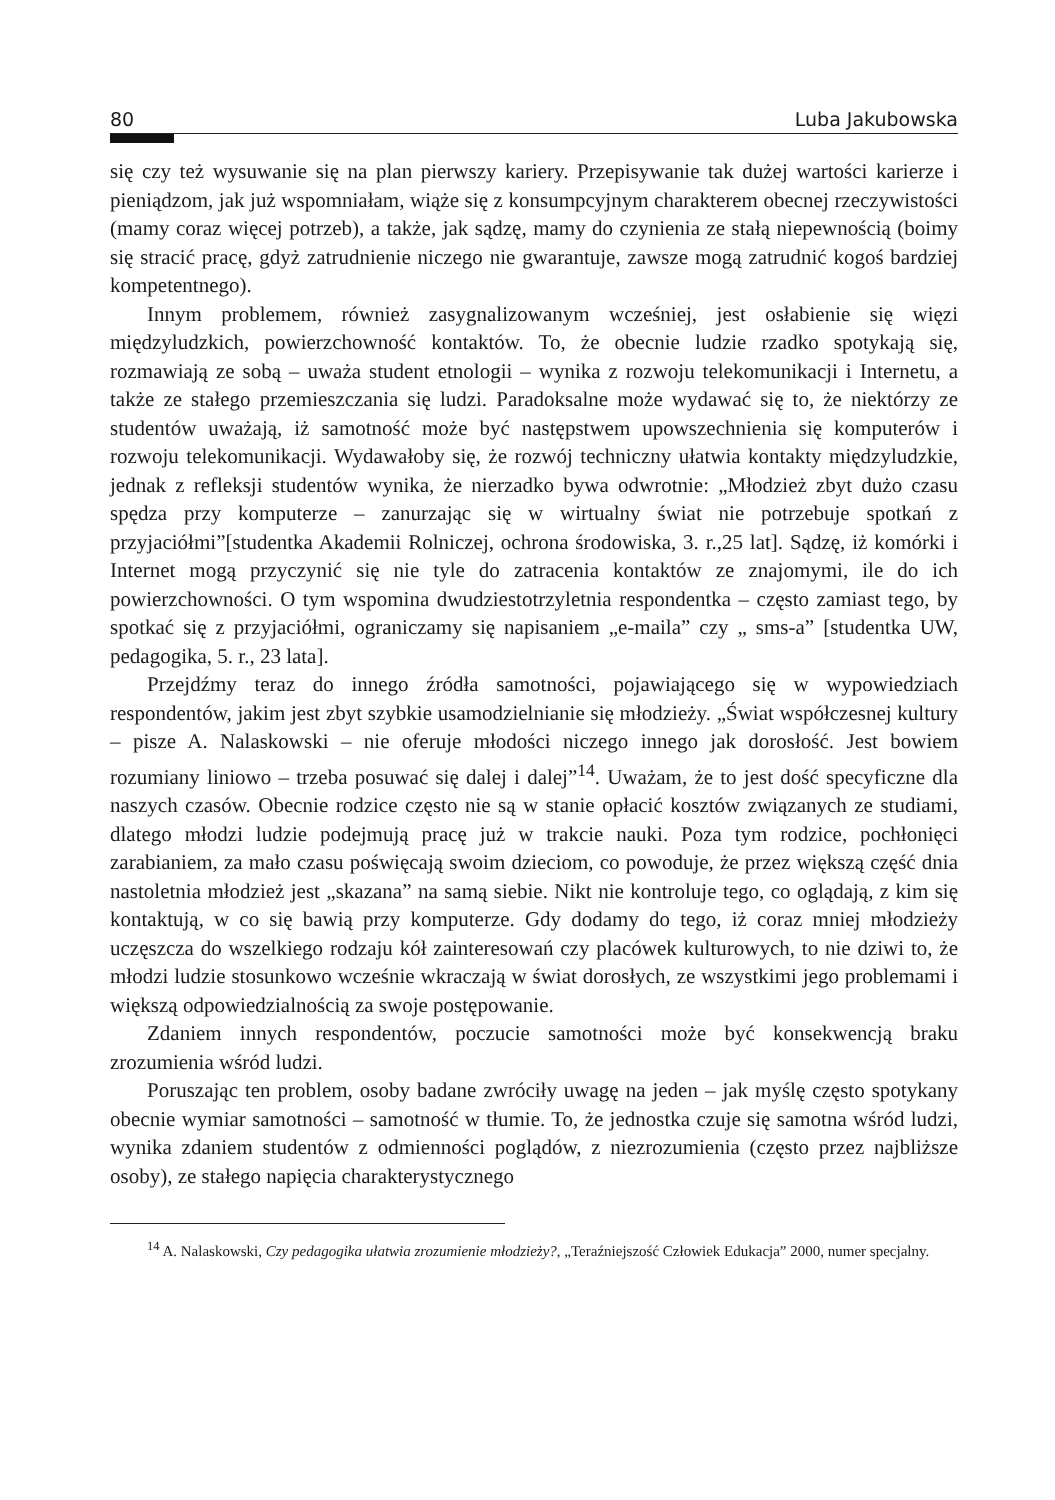80 Luba Jakubowska
się czy też wysuwanie się na plan pierwszy kariery. Przepisywanie tak dużej wartości karierze i pieniądzom, jak już wspomniałam, wiąże się z konsumpcyjnym charakterem obecnej rzeczywistości (mamy coraz więcej potrzeb), a także, jak sądzę, mamy do czynienia ze stałą niepewnością (boimy się stracić pracę, gdyż zatrudnienie niczego nie gwarantuje, zawsze mogą zatrudnić kogoś bardziej kompetentnego).
Innym problemem, również zasygnalizowanym wcześniej, jest osłabienie się więzi międzyludzkich, powierzchowność kontaktów. To, że obecnie ludzie rzadko spotykają się, rozmawiają ze sobą – uważa student etnologii – wynika z rozwoju telekomunikacji i Internetu, a także ze stałego przemieszczania się ludzi. Paradoksalne może wydawać się to, że niektórzy ze studentów uważają, iż samotność może być następstwem upowszechnienia się komputerów i rozwoju telekomunikacji. Wydawałoby się, że rozwój techniczny ułatwia kontakty międzyludzkie, jednak z refleksji studentów wynika, że nierzadko bywa odwrotnie: „Młodzież zbyt dużo czasu spędza przy komputerze – zanurzając się w wirtualny świat nie potrzebuje spotkań z przyjaciółmi”[studentka Akademii Rolniczej, ochrona środowiska, 3. r.,25 lat]. Sądzę, iż komórki i Internet mogą przyczynić się nie tyle do zatracenia kontaktów ze znajomymi, ile do ich powierzchowności. O tym wspomina dwudziestotrzyletnia respondentka – często zamiast tego, by spotkać się z przyjaciółmi, ograniczamy się napisaniem „e-maila” czy „ sms-a” [studentka UW, pedagogika, 5. r., 23 lata].
Przejdźmy teraz do innego źródła samotności, pojawiającego się w wypowiedziach respondentów, jakim jest zbyt szybkie usamodzielnianie się młodzieży. „Świat współczesnej kultury – pisze A. Nalaskowski – nie oferuje młodości niczego innego jak dorosłość. Jest bowiem rozumiany liniowo – trzeba posuwać się dalej i dalej”<sup>14</sup>. Uważam, że to jest dość specyficzne dla naszych czasów. Obecnie rodzice często nie są w stanie opłacić kosztów związanych ze studiami, dlatego młodzi ludzie podejmują pracę już w trakcie nauki. Poza tym rodzice, pochłonięci zarabianiem, za mało czasu poświęcają swoim dzieciom, co powoduje, że przez większą część dnia nastoletnia młodzież jest „skazana” na samą siebie. Nikt nie kontroluje tego, co oglądają, z kim się kontaktują, w co się bawią przy komputerze. Gdy dodamy do tego, iż coraz mniej młodzieży uczęszcza do wszelkiego rodzaju kół zainteresowań czy placówek kulturowych, to nie dziwi to, że młodzi ludzie stosunkowo wcześnie wkraczają w świat dorosłych, ze wszystkimi jego problemami i większą odpowiedzialnością za swoje postępowanie.
Zdaniem innych respondentów, poczucie samotności może być konsekwencją braku zrozumienia wśród ludzi.
Poruszając ten problem, osoby badane zwróciły uwagę na jeden – jak myślę często spotykany obecnie wymiar samotności – samotność w tłumie. To, że jednostka czuje się samotna wśród ludzi, wynika zdaniem studentów z odmienności poglądów, z niezrozumienia (często przez najbliższe osoby), ze stałego napięcia charakterystycznego
<sup>14</sup> A. Nalaskowski, Czy pedagogika ułatwia zrozumienie młodzieży?, „Teraźniejszość Człowiek Edukacja” 2000, numer specjalny.